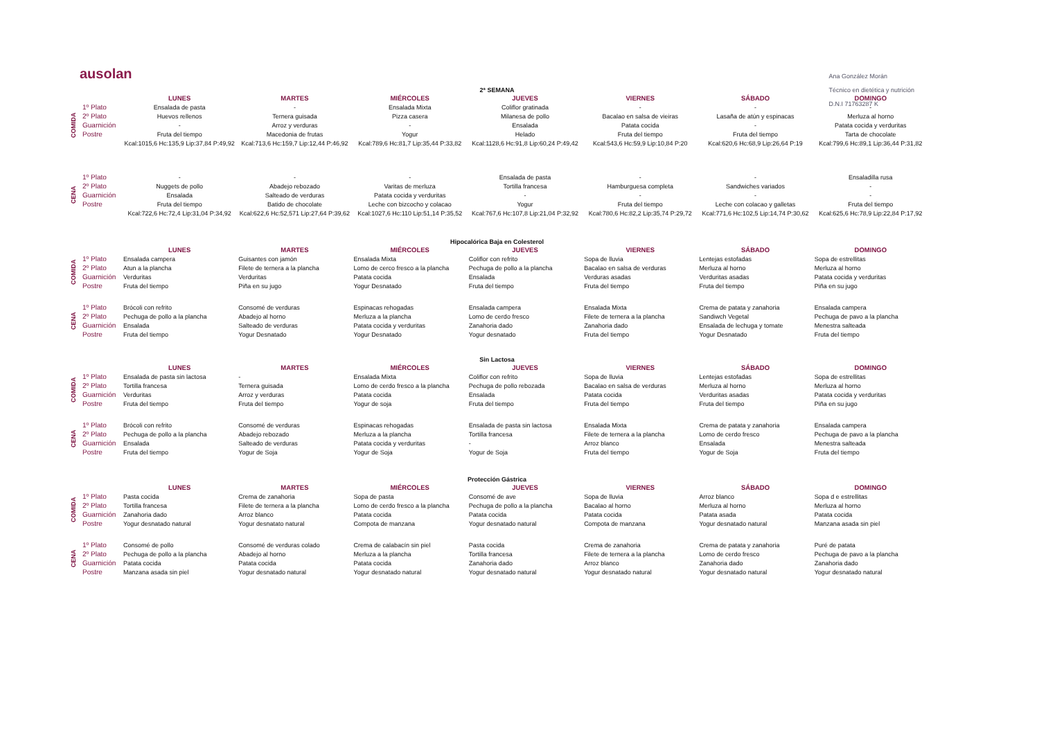Ana González Morán
Técnico en dietética y nutrición
D.N.I 71763287 K
ausolan
2ª SEMANA
| | | LUNES | MARTES | MIÉRCOLES | JUEVES | VIERNES | SÁBADO | DOMINGO |
| --- | --- | --- | --- | --- | --- | --- | --- | --- |
| COMIDA | 1º Plato | Ensalada de pasta | - | Ensalada Mixta | Coliflor gratinada | - | - | - |
| | 2º Plato | Huevos rellenos | Ternera guisada | Pizza casera | Milanesa de pollo | Bacalao en salsa de vieiras | Lasaña de atún y espinacas | Merluza al horno |
| | Guarnición | - | Arroz y verduras | - | Ensalada | Patata cocida | - | Patata cocida y verduritas |
| | Postre | Fruta del tiempo | Macedonia de frutas | Yogur | Helado | Fruta del tiempo | Fruta del tiempo | Tarta de chocolate |
| | | Kcal:1015,6 Hc:135,9 Lip:37,84 P:49,92 | Kcal:713,6 Hc:159,7 Lip:12,44 P:46,92 | Kcal:789,6 Hc:81,7 Lip:35,44 P:33,82 | Kcal:1128,6 Hc:91,8 Lip:60,24 P:49,42 | Kcal:543,6 Hc:59,9 Lip:10,84 P:20 | Kcal:620,6 Hc:68,9 Lip:26,64 P:19 | Kcal:799,6 Hc:89,1 Lip:36,44 P:31,82 |
| CENA | 1º Plato | - | - | - | Ensalada de pasta | - | - | Ensaladilla rusa |
| | 2º Plato | Nuggets de pollo | Abadejo rebozado | Varitas de merluza | Tortilla francesa | Hamburguesa completa | Sandwiches variados | - |
| | Guarnición | Ensalada | Salteado de verduras | Patata cocida y verduritas | - | - | - | - |
| | Postre | Fruta del tiempo | Batido de chocolate | Leche con bizcocho y colacao | Yogur | Fruta del tiempo | Leche con colacao y galletas | Fruta del tiempo |
| | | Kcal:722,6 Hc:72,4 Lip:31,04 P:34,92 | Kcal:622,6 Hc:52,571 Lip:27,64 P:39,62 | Kcal:1027,6 Hc:110 Lip:51,14 P:35,52 | Kcal:767,6 Hc:107,8 Lip:21,04 P:32,92 | Kcal:780,6 Hc:82,2 Lip:35,74 P:29,72 | Kcal:771,6 Hc:102,5 Lip:14,74 P:30,62 | Kcal:625,6 Hc:78,9 Lip:22,84 P:17,92 |
Hipocalórica Baja en Colesterol
| | | LUNES | MARTES | MIÉRCOLES | JUEVES | VIERNES | SÁBADO | DOMINGO |
| --- | --- | --- | --- | --- | --- | --- | --- | --- |
| COMIDA | 1º Plato | Ensalada campera | Guisantes con jamón | Ensalada Mixta | Coliflor con refrito | Sopa de lluvia | Lentejas estofadas | Sopa de estrellitas |
| | 2º Plato | Atun a la plancha | Filete de ternera a la plancha | Lomo de cerco fresco a la plancha | Pechuga de pollo a la plancha | Bacalao en salsa de verduras | Merluza al horno | Merluza al horno |
| | Guarnición | Verduritas | Verduritas | Patata cocida | Ensalada | Verduras asadas | Verduritas asadas | Patata cocida y verduritas |
| | Postre | Fruta del tiempo | Piña en su jugo | Yogur Desnatado | Fruta del tiempo | Fruta del tiempo | Fruta del tiempo | Piña en su jugo |
| CENA | 1º Plato | Brócoli con refrito | Consomé de verduras | Espinacas rehogadas | Ensalada campera | Ensalada Mixta | Crema de patata y zanahoria | Ensalada campera |
| | 2º Plato | Pechuga de pollo a la plancha | Abadejo al horno | Merluza a la plancha | Lomo de cerdo fresco | Filete de ternera a la plancha | Sandiwch Vegetal | Pechuga de pavo a la plancha |
| | Guarnición | Ensalada | Salteado de verduras | Patata cocida y verduritas | Zanahoria dado | Zanahoria dado | Ensalada de lechuga y tomate | Menestra salteada |
| | Postre | Fruta del tiempo | Yogur Desnatado | Yogur Desnatado | Yogur desnatado | Fruta del tiempo | Yogur Desnatado | Fruta del tiempo |
Sin Lactosa
| | | LUNES | MARTES | MIÉRCOLES | JUEVES | VIERNES | SÁBADO | DOMINGO |
| --- | --- | --- | --- | --- | --- | --- | --- | --- |
| COMIDA | 1º Plato | Ensalada de pasta sin lactosa | - | Ensalada Mixta | Coliflor con refrito | Sopa de lluvia | Lentejas estofadas | Sopa de estrellitas |
| | 2º Plato | Tortilla francesa | Ternera guisada | Lomo de cerdo fresco a la plancha | Pechuga de pollo rebozada | Bacalao en salsa de verduras | Merluza al horno | Merluza al horno |
| | Guarnición | Verduritas | Arroz y verduras | Patata cocida | Ensalada | Patata cocida | Verduritas asadas | Patata cocida y verduritas |
| | Postre | Fruta del tiempo | Fruta del tiempo | Yogur de soja | Fruta del tiempo | Fruta del tiempo | Fruta del tiempo | Piña en su jugo |
| CENA | 1º Plato | Brócoli con refrito | Consomé de verduras | Espinacas rehogadas | Ensalada de pasta sin lactosa | Ensalada Mixta | Crema de patata y zanahoria | Ensalada campera |
| | 2º Plato | Pechuga de pollo a la plancha | Abadejo rebozado | Merluza a la plancha | Tortilla francesa | Filete de ternera a la plancha | Lomo de cerdo fresco | Pechuga de pavo a la plancha |
| | Guarnición | Ensalada | Salteado de verduras | Patata cocida y verduritas | - | Arroz blanco | Ensalada | Menestra salteada |
| | Postre | Fruta del tiempo | Yogur de Soja | Yogur de Soja | Yogur de Soja | Fruta del tiempo | Yogur de Soja | Fruta del tiempo |
Protección Gástrica
| | | LUNES | MARTES | MIÉRCOLES | JUEVES | VIERNES | SÁBADO | DOMINGO |
| --- | --- | --- | --- | --- | --- | --- | --- | --- |
| COMIDA | 1º Plato | Pasta cocida | Crema de zanahoria | Sopa de pasta | Consomé de ave | Sopa de lluvia | Arroz blanco | Sopa d e estrellitas |
| | 2º Plato | Tortilla francesa | Filete de ternera a la plancha | Lomo de cerdo fresco a la plancha | Pechuga de pollo a la plancha | Bacalao al horno | Merluza al horno | Merluza al horno |
| | Guarnición | Zanahoria dado | Arroz blanco | Patata cocida | Patata cocida | Patata cocida | Patata asada | Patata cocida |
| | Postre | Yogur desnatado natural | Yogur desnatato natural | Compota de manzana | Yogur desnatado natural | Compota de manzana | Yogur desnatado natural | Manzana asada sin piel |
| CENA | 1º Plato | Consomé de pollo | Consomé de verduras colado | Crema de calabacín sin piel | Pasta cocida | Crema de zanahoria | Crema de patata y zanahoria | Puré de patata |
| | 2º Plato | Pechuga de pollo a la plancha | Abadejo al horno | Merluza a la plancha | Tortilla francesa | Filete de ternera a la plancha | Lomo de cerdo fresco | Pechuga de pavo a la plancha |
| | Guarnición | Patata cocida | Patata cocida | Patata cocida | Zanahoria dado | Arroz blanco | Zanahoria dado | Zanahoria dado |
| | Postre | Manzana asada sin piel | Yogur desnatado natural | Yogur desnatado natural | Yogur desnatado natural | Yogur desnatado natural | Yogur desnatado natural | Yogur desnatado natural |